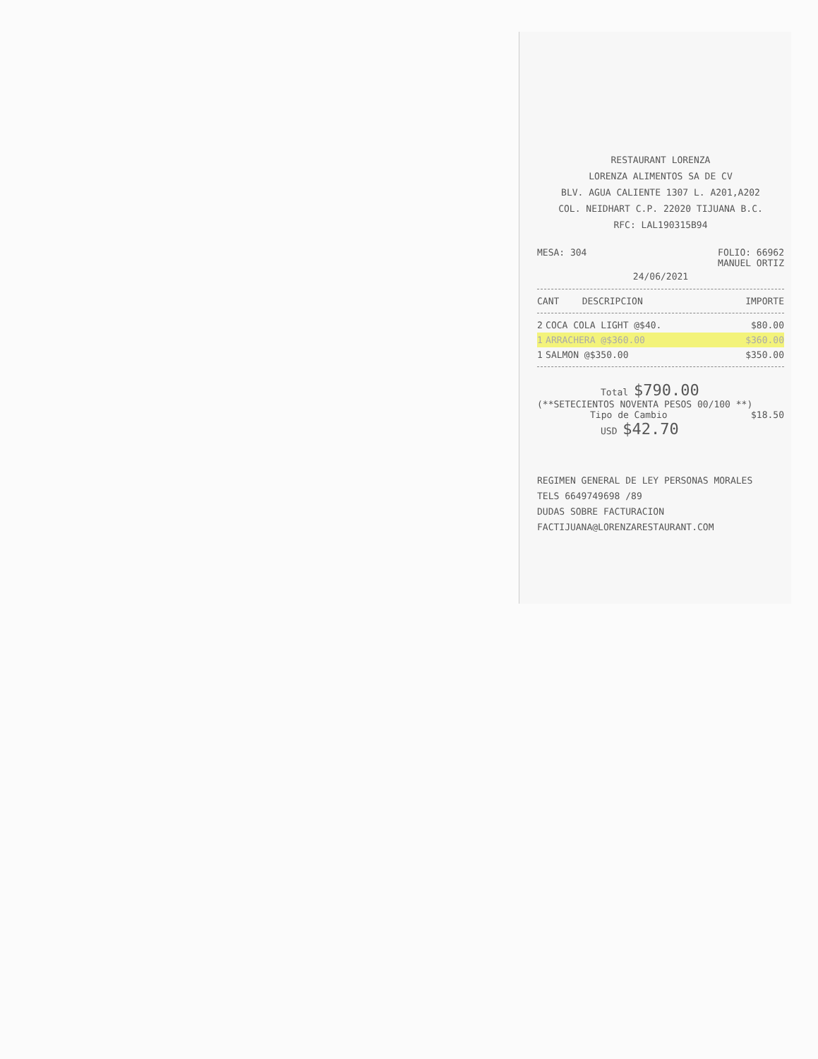RESTAURANT LORENZA
LORENZA ALIMENTOS SA DE CV
BLV. AGUA CALIENTE 1307 L. A201,A202
COL. NEIDHART C.P. 22020 TIJUANA B.C.
RFC: LAL190315B94
MESA: 304 FOLIO: 66962
MANUEL ORTIZ
24/06/2021
| CANT | DESCRIPCION | IMPORTE |
| --- | --- | --- |
| 2 | COCA COLA LIGHT @$40. | $80.00 |
| 1 | ARRACHERA @$360.00 | $360.00 |
| 1 | SALMON @$350.00 | $350.00 |
Total $790.00
(**SETECIENTOS NOVENTA PESOS 00/100 **)
Tipo de Cambio $18.50
USD $42.70
REGIMEN GENERAL DE LEY PERSONAS MORALES
TELS 6649749698 /89
DUDAS SOBRE FACTURACION
FACTIJUANA@LORENZARESTAURANT.COM